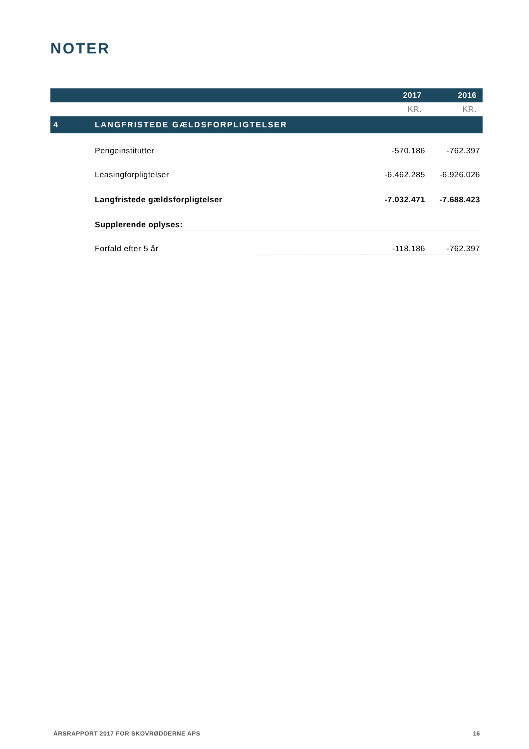NOTER
| | | 2017 | 2016 |
| | | KR. | KR. |
| 4 | LANGFRISTEDE GÆLDSFORPLIGTELSER | | |
| | Pengeinstitutter | -570.186 | -762.397 |
| | Leasingforpligtelser | -6.462.285 | -6.926.026 |
| | Langfristede gældsforpligtelser | -7.032.471 | -7.688.423 |
| | Supplerende oplyses: | | |
| | Forfald efter 5 år | -118.186 | -762.397 |
ÅRSRAPPORT 2017 FOR SKOVRØDDERNE APS 16